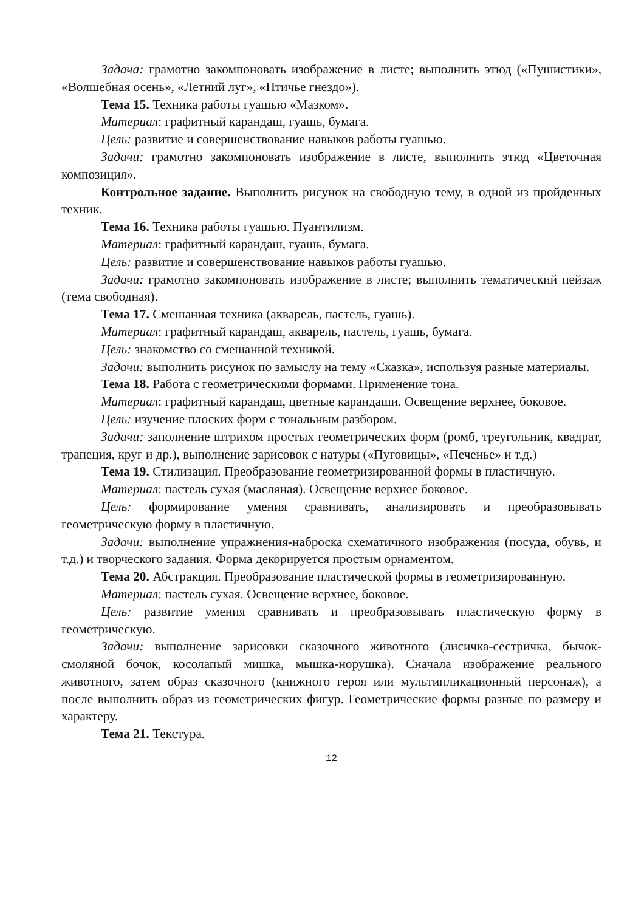Задача: грамотно закомпоновать изображение в листе; выполнить этюд («Пушистики», «Волшебная осень», «Летний луг», «Птичье гнездо»).
Тема 15. Техника работы гуашью «Мазком».
Материал: графитный карандаш, гуашь, бумага.
Цель: развитие и совершенствование навыков работы гуашью.
Задачи: грамотно закомпоновать изображение в листе, выполнить этюд «Цветочная композиция».
Контрольное задание. Выполнить рисунок на свободную тему, в одной из пройденных техник.
Тема 16. Техника работы гуашью. Пуантилизм.
Материал: графитный карандаш, гуашь, бумага.
Цель: развитие и совершенствование навыков работы гуашью.
Задачи: грамотно закомпоновать изображение в листе; выполнить тематический пейзаж (тема свободная).
Тема 17. Смешанная техника (акварель, пастель, гуашь).
Материал: графитный карандаш, акварель, пастель, гуашь, бумага.
Цель: знакомство со смешанной техникой.
Задачи: выполнить рисунок по замыслу на тему «Сказка», используя разные материалы.
Тема 18. Работа с геометрическими формами. Применение тона.
Материал: графитный карандаш, цветные карандаши. Освещение верхнее, боковое.
Цель: изучение плоских форм с тональным разбором.
Задачи: заполнение штрихом простых геометрических форм (ромб, треугольник, квадрат, трапеция, круг и др.), выполнение зарисовок с натуры («Пуговицы», «Печенье» и т.д.)
Тема 19. Стилизация. Преобразование геометризированной формы в пластичную.
Материал: пастель сухая (масляная). Освещение верхнее боковое.
Цель: формирование умения сравнивать, анализировать и преобразовывать геометрическую форму в пластичную.
Задачи: выполнение упражнения-наброска схематичного изображения (посуда, обувь, и т.д.) и творческого задания. Форма декорируется простым орнаментом.
Тема 20. Абстракция. Преобразование пластической формы в геометризированную.
Материал: пастель сухая. Освещение верхнее, боковое.
Цель: развитие умения сравнивать и преобразовывать пластическую форму в геометрическую.
Задачи: выполнение зарисовки сказочного животного (лисичка-сестричка, бычок-смоляной бочок, косолапый мишка, мышка-норушка). Сначала изображение реального животного, затем образ сказочного (книжного героя или мультипликационный персонаж), а после выполнить образ из геометрических фигур. Геометрические формы разные по размеру и характеру.
Тема 21. Текстура.
12